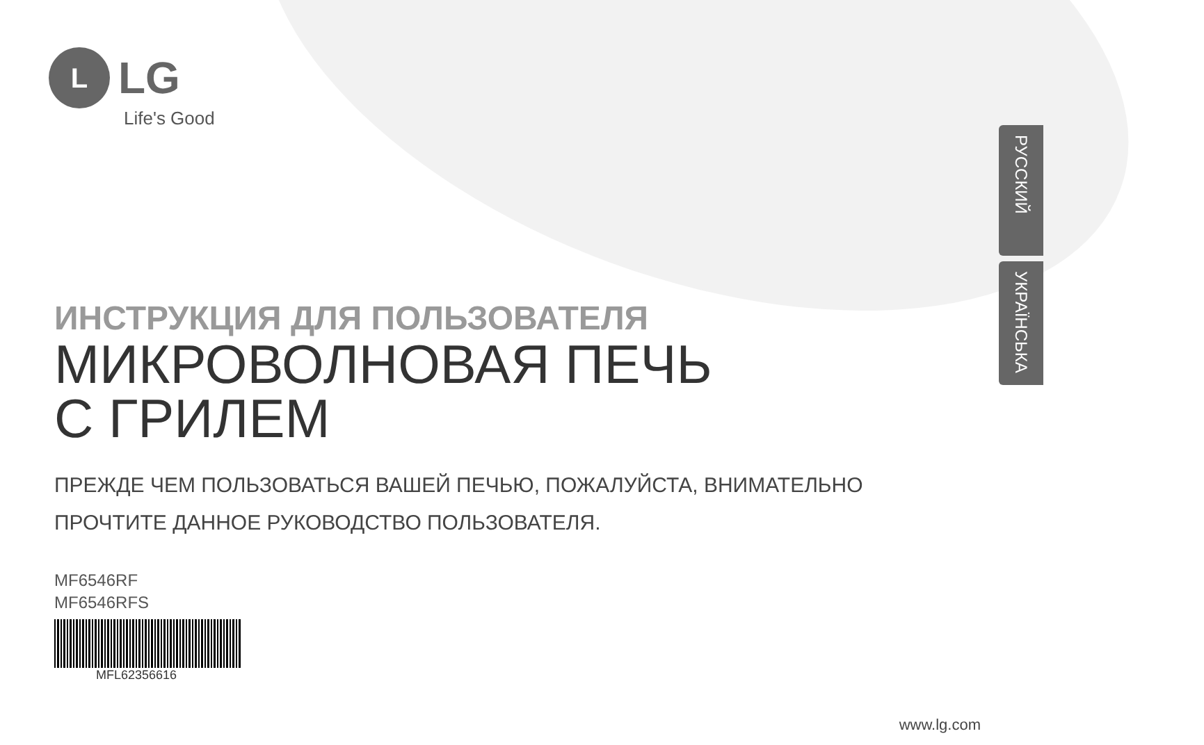L
LG
Life's Good
РУССКИЙ
УКРАЇНСЬКА
ИНСТРУКЦИЯ ДЛЯ ПОЛЬЗОВАТЕЛЯ
МИКРОВОЛНОВАЯ ПЕЧЬ
С ГРИЛЕМ
ПРЕЖДЕ ЧЕМ ПОЛЬЗОВАТЬСЯ ВАШЕЙ ПЕЧЬЮ, ПОЖАЛУЙСТА, ВНИМАТЕЛЬНО
ПРОЧТИТЕ ДАННОЕ РУКОВОДСТВО ПОЛЬЗОВАТЕЛЯ.
MF6546RF
MF6546RFS
MFL62356616
www.lg.com